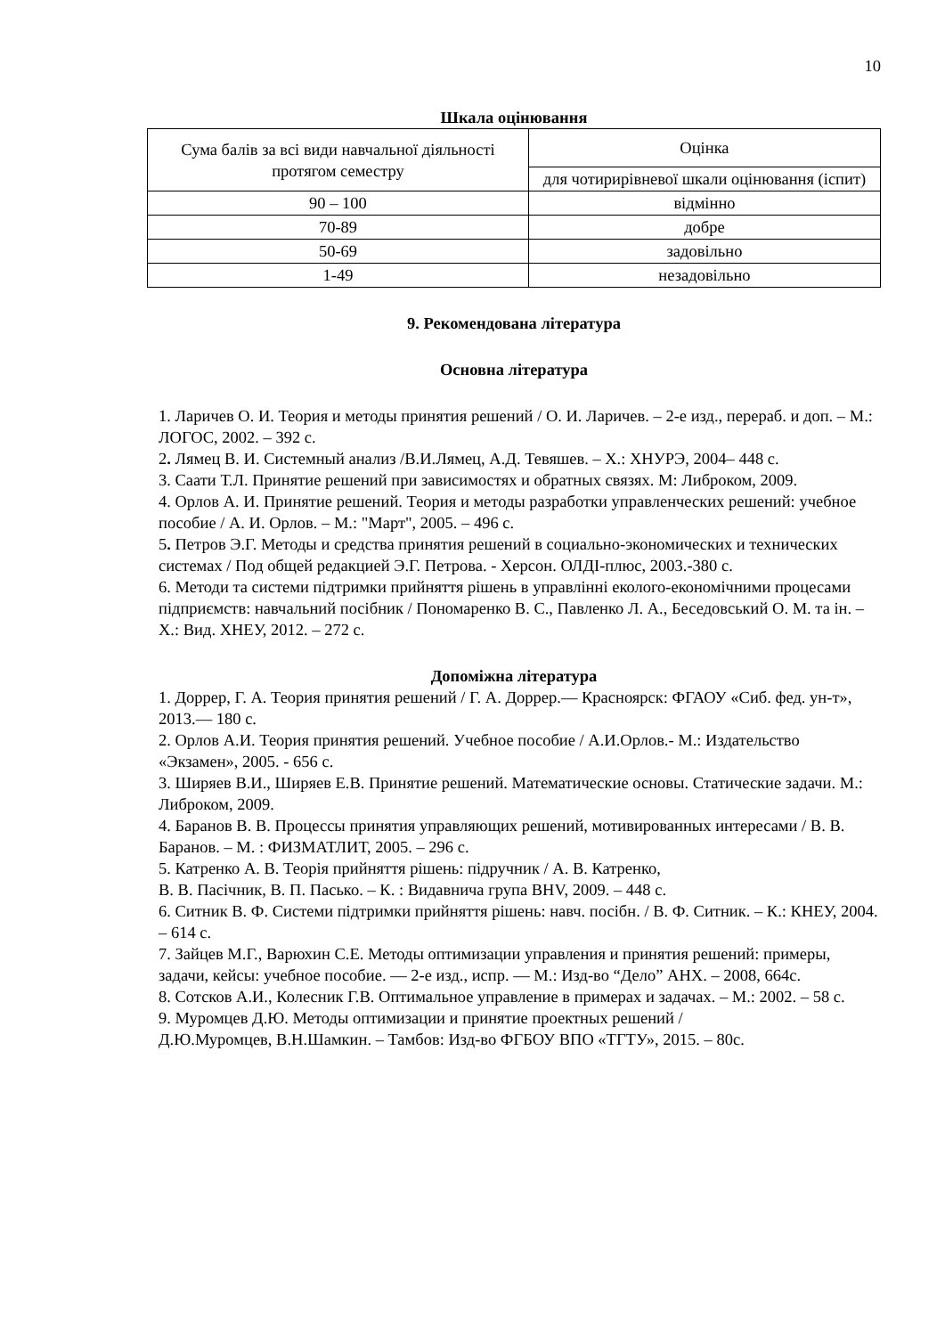10
Шкала оцінювання
| Сума балів за всі види навчальної діяльності протягом семестру | Оцінка |
| | для чотирирівневої шкали оцінювання (іспит) |
| 90 – 100 | відмінно |
| 70-89 | добре |
| 50-69 | задовільно |
| 1-49 | незадовільно |
9. Рекомендована література
Основна література
1. Ларичев О. И. Теория и методы принятия решений / О. И. Ларичев. – 2-е изд., перераб. и доп. – М.: ЛОГОС, 2002. – 392 с.
2. Лямец В. И. Системный анализ /В.И.Лямец, А.Д. Тевяшев. – Х.: ХНУРЭ, 2004– 448 с.
3. Саати Т.Л. Принятие решений при зависимостях и обратных связях. М: Либроком, 2009.
4. Орлов А. И. Принятие решений. Теория и методы разработки управленческих решений: учебное пособие / А. И. Орлов. – М.: "Март", 2005. – 496 с.
5. Петров Э.Г. Методы и средства принятия решений в социально-экономических и технических системах / Под общей редакцией Э.Г. Петрова. - Херсон. ОЛДІ-плюс, 2003.-380 с.
6. Методи та системи підтримки прийняття рішень в управлінні еколого-економічними процесами підприємств: навчальний посібник / Пономаренко В. С., Павленко Л. А., Беседовський О. М. та ін. – Х.: Вид. ХНЕУ, 2012. – 272 с.
Допоміжна література
1. Доррер, Г. А. Теория принятия решений / Г. А. Доррер.— Красноярск: ФГАОУ «Сиб. фед. ун-т», 2013.— 180 с.
2. Орлов А.И. Теория принятия решений. Учебное пособие / А.И.Орлов.- М.: Издательство «Экзамен», 2005. - 656 с.
3. Ширяев В.И., Ширяев Е.В. Принятие решений. Математические основы. Статические задачи. М.: Либроком, 2009.
4. Баранов В. В. Процессы принятия управляющих решений, мотивированных интересами / В. В. Баранов. – М. : ФИЗМАТЛИТ, 2005. – 296 с.
5. Катренко А. В. Теорія прийняття рішень: підручник / А. В. Катренко,
В. В. Пасічник, В. П. Пасько. – К. : Видавнича група BHV, 2009. – 448 с.
6. Ситник В. Ф. Системи підтримки прийняття рішень: навч. посібн. / В. Ф. Ситник. – К.: КНЕУ, 2004. – 614 с.
7. Зайцев М.Г., Варюхин С.Е. Методы оптимизации управления и принятия решений: примеры, задачи, кейсы: учебное пособие. — 2-е изд., испр. — М.: Изд-во “Дело” АНХ. – 2008, 664с.
8. Сотсков А.И., Колесник Г.В. Оптимальное управление в примерах и задачах. – М.: 2002. – 58 с.
9. Муромцев Д.Ю. Методы оптимизации и принятие проектных решений /
Д.Ю.Муромцев, В.Н.Шамкин. – Тамбов: Изд-во ФГБОУ ВПО «ТГТУ», 2015. – 80с.